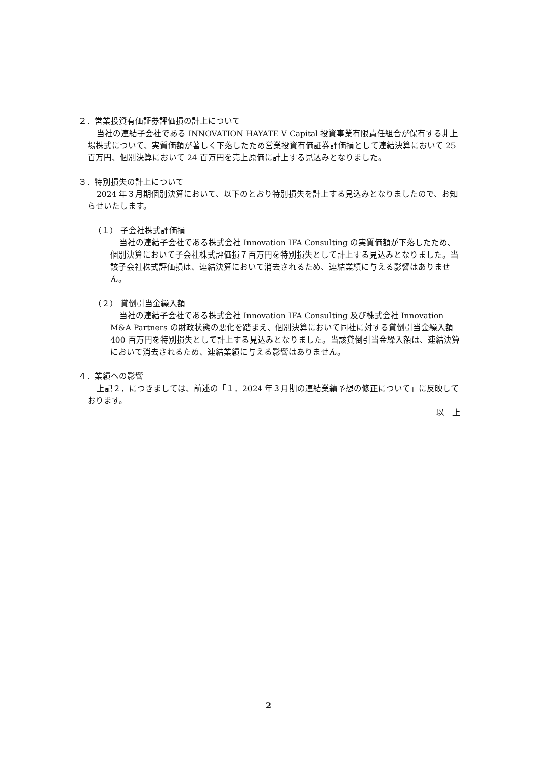２．営業投資有価証券評価損の計上について
当社の連結子会社である INNOVATION HAYATE V Capital 投資事業有限責任組合が保有する非上場株式について、実質価額が著しく下落したため営業投資有価証券評価損として連結決算において 25 百万円、個別決算において 24 百万円を売上原価に計上する見込みとなりました。
３．特別損失の計上について
2024 年３月期個別決算において、以下のとおり特別損失を計上する見込みとなりましたので、お知らせいたします。
（１） 子会社株式評価損
当社の連結子会社である株式会社 Innovation IFA Consulting の実質価額が下落したため、個別決算において子会社株式評価損７百万円を特別損失として計上する見込みとなりました。当該子会社株式評価損は、連結決算において消去されるため、連結業績に与える影響はありません。
（２） 貸倒引当金繰入額
当社の連結子会社である株式会社 Innovation IFA Consulting 及び株式会社 Innovation M&A Partners の財政状態の悪化を踏まえ、個別決算において同社に対する貸倒引当金繰入額 400 百万円を特別損失として計上する見込みとなりました。当該貸倒引当金繰入額は、連結決算において消去されるため、連結業績に与える影響はありません。
４．業績への影響
上記２．につきましては、前述の「１．2024 年３月期の連結業績予想の修正について」に反映しております。
以　上
2